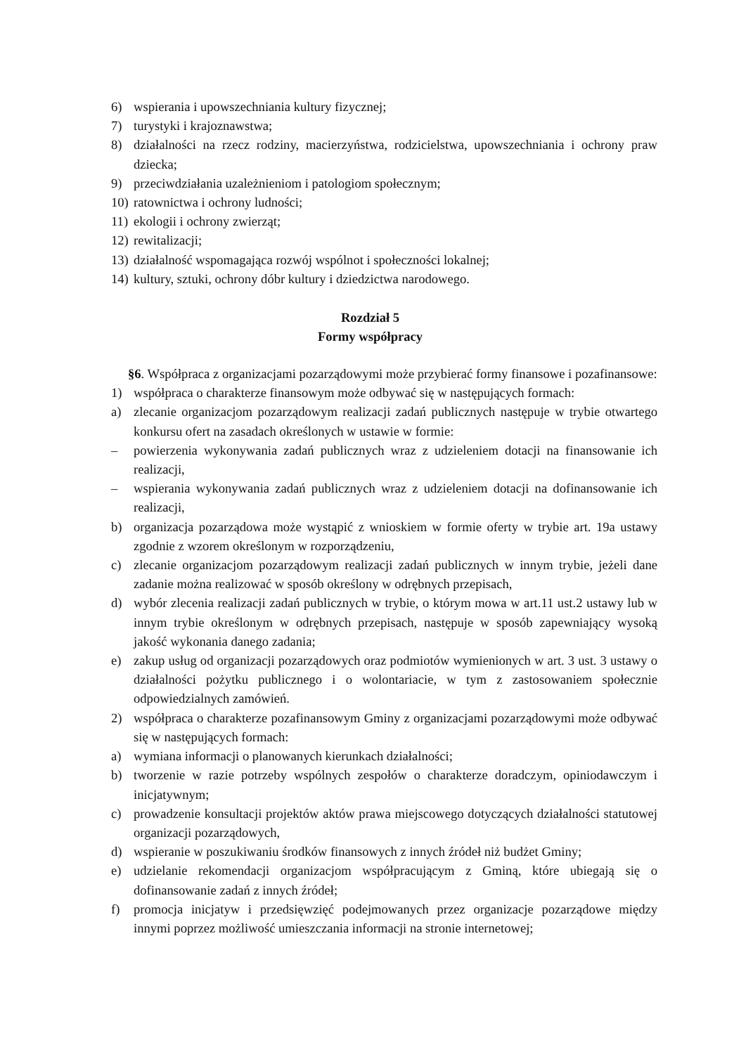6) wspierania i upowszechniania kultury fizycznej;
7) turystyki i krajoznawstwa;
8) działalności na rzecz rodziny, macierzyństwa, rodzicielstwa, upowszechniania i ochrony praw dziecka;
9) przeciwdziałania uzależnieniom i patologiom społecznym;
10) ratownictwa i ochrony ludności;
11) ekologii i ochrony zwierząt;
12) rewitalizacji;
13) działalność wspomagająca rozwój wspólnot i społeczności lokalnej;
14) kultury, sztuki, ochrony dóbr kultury i dziedzictwa narodowego.
Rozdział 5
Formy współpracy
§6. Współpraca z organizacjami pozarządowymi może przybierać formy finansowe i pozafinansowe:
1) współpraca o charakterze finansowym może odbywać się w następujących formach:
a) zlecanie organizacjom pozarządowym realizacji zadań publicznych następuje w trybie otwartego konkursu ofert na zasadach określonych w ustawie w formie:
– powierzenia wykonywania zadań publicznych wraz z udzieleniem dotacji na finansowanie ich realizacji,
– wspierania wykonywania zadań publicznych wraz z udzieleniem dotacji na dofinansowanie ich realizacji,
b) organizacja pozarządowa może wystąpić z wnioskiem w formie oferty w trybie art. 19a ustawy zgodnie z wzorem określonym w rozporządzeniu,
c) zlecanie organizacjom pozarządowym realizacji zadań publicznych w innym trybie, jeżeli dane zadanie można realizować w sposób określony w odrębnych przepisach,
d) wybór zlecenia realizacji zadań publicznych w trybie, o którym mowa w art.11 ust.2 ustawy lub w innym trybie określonym w odrębnych przepisach, następuje w sposób zapewniający wysoką jakość wykonania danego zadania;
e) zakup usług od organizacji pozarządowych oraz podmiotów wymienionych w art. 3 ust. 3 ustawy o działalności pożytku publicznego i o wolontariacie, w tym z zastosowaniem społecznie odpowiedzialnych zamówień.
2) współpraca o charakterze pozafinansowym Gminy z organizacjami pozarządowymi może odbywać się w następujących formach:
a) wymiana informacji o planowanych kierunkach działalności;
b) tworzenie w razie potrzeby wspólnych zespołów o charakterze doradczym, opiniodawczym i inicjatywnym;
c) prowadzenie konsultacji projektów aktów prawa miejscowego dotyczących działalności statutowej organizacji pozarządowych,
d) wspieranie w poszukiwaniu środków finansowych z innych źródeł niż budżet Gminy;
e) udzielanie rekomendacji organizacjom współpracującym z Gminą, które ubiegają się o dofinansowanie zadań z innych źródeł;
f) promocja inicjatyw i przedsięwzięć podejmowanych przez organizacje pozarządowe między innymi poprzez możliwość umieszczania informacji na stronie internetowej;